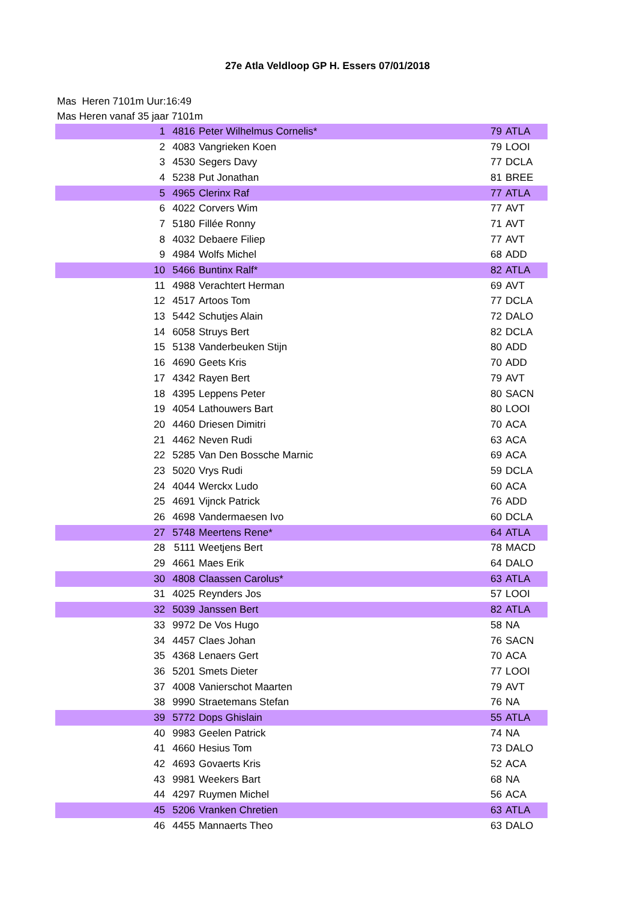27e Atla Veldloop GP H. Essers 07/01/2018
Mas Heren 7101m Uur:16:49
Mas Heren vanaf 35 jaar 7101m
| 1 | 4816 | Peter Wilhelmus Cornelis* | 79 | ATLA |
| 2 | 4083 | Vangrieken Koen | 79 | LOOI |
| 3 | 4530 | Segers Davy | 77 | DCLA |
| 4 | 5238 | Put Jonathan | 81 | BREE |
| 5 | 4965 | Clerinx Raf | 77 | ATLA |
| 6 | 4022 | Corvers Wim | 77 | AVT |
| 7 | 5180 | Fillée Ronny | 71 | AVT |
| 8 | 4032 | Debaere Filiep | 77 | AVT |
| 9 | 4984 | Wolfs Michel | 68 | ADD |
| 10 | 5466 | Buntinx Ralf* | 82 | ATLA |
| 11 | 4988 | Verachtert Herman | 69 | AVT |
| 12 | 4517 | Artoos Tom | 77 | DCLA |
| 13 | 5442 | Schutjes Alain | 72 | DALO |
| 14 | 6058 | Struys Bert | 82 | DCLA |
| 15 | 5138 | Vanderbeuken Stijn | 80 | ADD |
| 16 | 4690 | Geets Kris | 70 | ADD |
| 17 | 4342 | Rayen Bert | 79 | AVT |
| 18 | 4395 | Leppens Peter | 80 | SACN |
| 19 | 4054 | Lathouwers Bart | 80 | LOOI |
| 20 | 4460 | Driesen Dimitri | 70 | ACA |
| 21 | 4462 | Neven Rudi | 63 | ACA |
| 22 | 5285 | Van Den Bossche Marnic | 69 | ACA |
| 23 | 5020 | Vrys Rudi | 59 | DCLA |
| 24 | 4044 | Werckx Ludo | 60 | ACA |
| 25 | 4691 | Vijnck Patrick | 76 | ADD |
| 26 | 4698 | Vandermaesen Ivo | 60 | DCLA |
| 27 | 5748 | Meertens Rene* | 64 | ATLA |
| 28 | 5111 | Weetjens Bert | 78 | MACD |
| 29 | 4661 | Maes Erik | 64 | DALO |
| 30 | 4808 | Claassen Carolus* | 63 | ATLA |
| 31 | 4025 | Reynders Jos | 57 | LOOI |
| 32 | 5039 | Janssen Bert | 82 | ATLA |
| 33 | 9972 | De Vos Hugo | 58 | NA |
| 34 | 4457 | Claes Johan | 76 | SACN |
| 35 | 4368 | Lenaers Gert | 70 | ACA |
| 36 | 5201 | Smets Dieter | 77 | LOOI |
| 37 | 4008 | Vanierschot Maarten | 79 | AVT |
| 38 | 9990 | Straetemans Stefan | 76 | NA |
| 39 | 5772 | Dops Ghislain | 55 | ATLA |
| 40 | 9983 | Geelen Patrick | 74 | NA |
| 41 | 4660 | Hesius Tom | 73 | DALO |
| 42 | 4693 | Govaerts Kris | 52 | ACA |
| 43 | 9981 | Weekers Bart | 68 | NA |
| 44 | 4297 | Ruymen Michel | 56 | ACA |
| 45 | 5206 | Vranken Chretien | 63 | ATLA |
| 46 | 4455 | Mannaerts Theo | 63 | DALO |